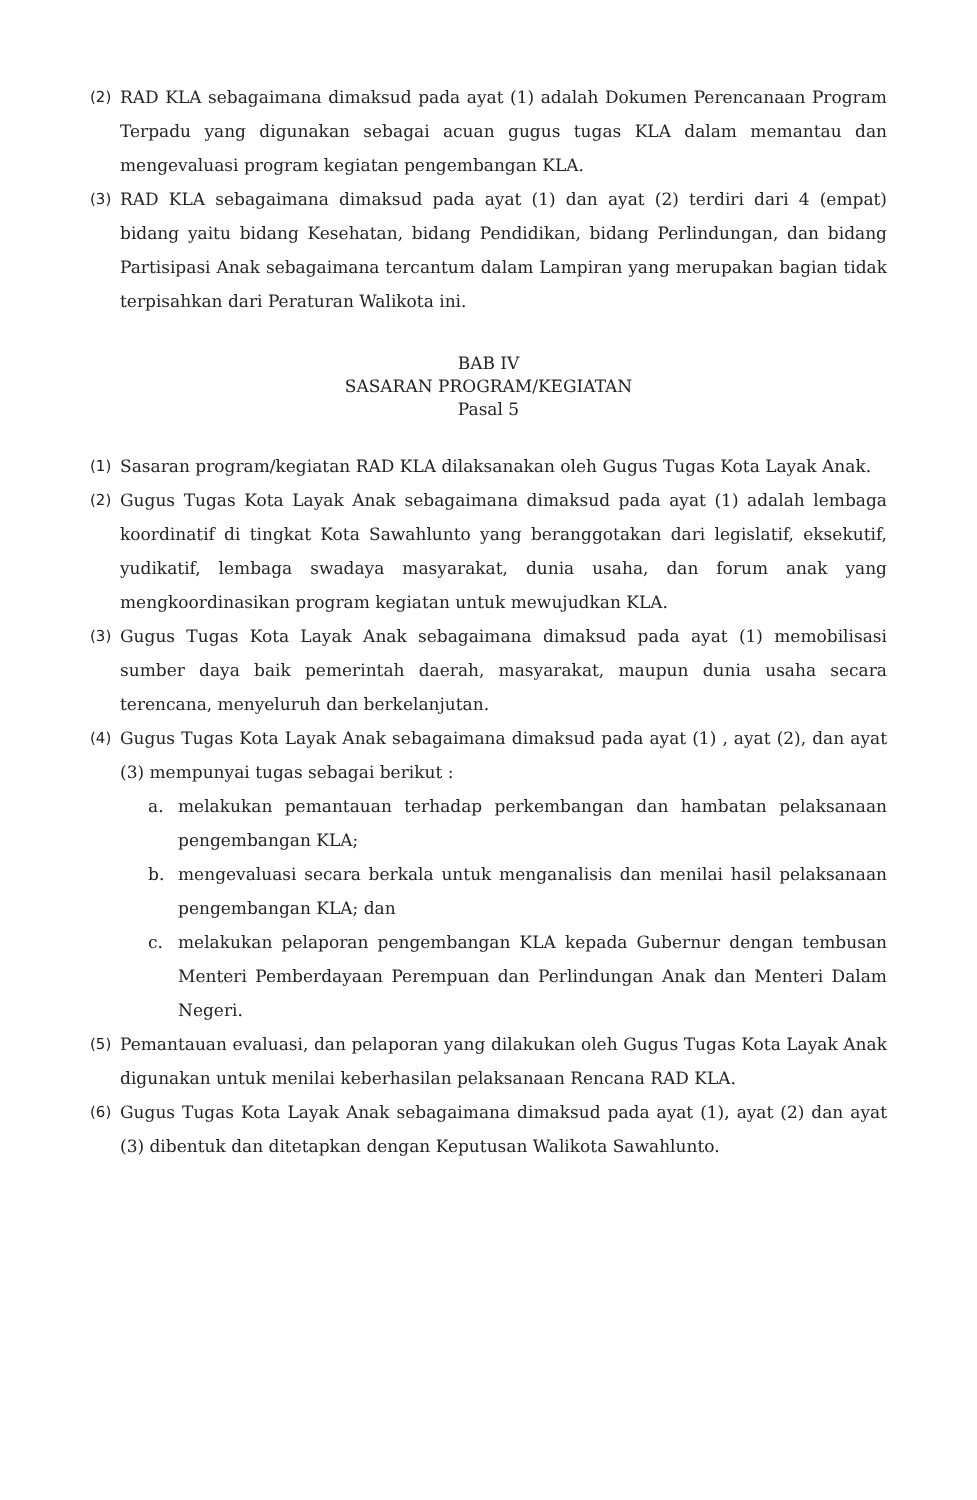(2) RAD KLA sebagaimana dimaksud pada ayat (1) adalah Dokumen Perencanaan Program Terpadu yang digunakan sebagai acuan gugus tugas KLA dalam memantau dan mengevaluasi program kegiatan pengembangan KLA.
(3) RAD KLA sebagaimana dimaksud pada ayat (1) dan ayat (2) terdiri dari 4 (empat) bidang yaitu bidang Kesehatan, bidang Pendidikan, bidang Perlindungan, dan bidang Partisipasi Anak sebagaimana tercantum dalam Lampiran yang merupakan bagian tidak terpisahkan dari Peraturan Walikota ini.
BAB IV
SASARAN PROGRAM/KEGIATAN
Pasal 5
(1) Sasaran program/kegiatan RAD KLA dilaksanakan oleh Gugus Tugas Kota Layak Anak.
(2) Gugus Tugas Kota Layak Anak sebagaimana dimaksud pada ayat (1) adalah lembaga koordinatif di tingkat Kota Sawahlunto yang beranggotakan dari legislatif, eksekutif, yudikatif, lembaga swadaya masyarakat, dunia usaha, dan forum anak yang mengkoordinasikan program kegiatan untuk mewujudkan KLA.
(3) Gugus Tugas Kota Layak Anak sebagaimana dimaksud pada ayat (1) memobilisasi sumber daya baik pemerintah daerah, masyarakat, maupun dunia usaha secara terencana, menyeluruh dan berkelanjutan.
(4) Gugus Tugas Kota Layak Anak sebagaimana dimaksud pada ayat (1) , ayat (2), dan ayat (3) mempunyai tugas sebagai berikut :
a. melakukan pemantauan terhadap perkembangan dan hambatan pelaksanaan pengembangan KLA;
b. mengevaluasi secara berkala untuk menganalisis dan menilai hasil pelaksanaan pengembangan KLA; dan
c. melakukan pelaporan pengembangan KLA kepada Gubernur dengan tembusan Menteri Pemberdayaan Perempuan dan Perlindungan Anak dan Menteri Dalam Negeri.
(5) Pemantauan evaluasi, dan pelaporan yang dilakukan oleh Gugus Tugas Kota Layak Anak digunakan untuk menilai keberhasilan pelaksanaan Rencana RAD KLA.
(6) Gugus Tugas Kota Layak Anak sebagaimana dimaksud pada ayat (1), ayat (2) dan ayat (3) dibentuk dan ditetapkan dengan Keputusan Walikota Sawahlunto.